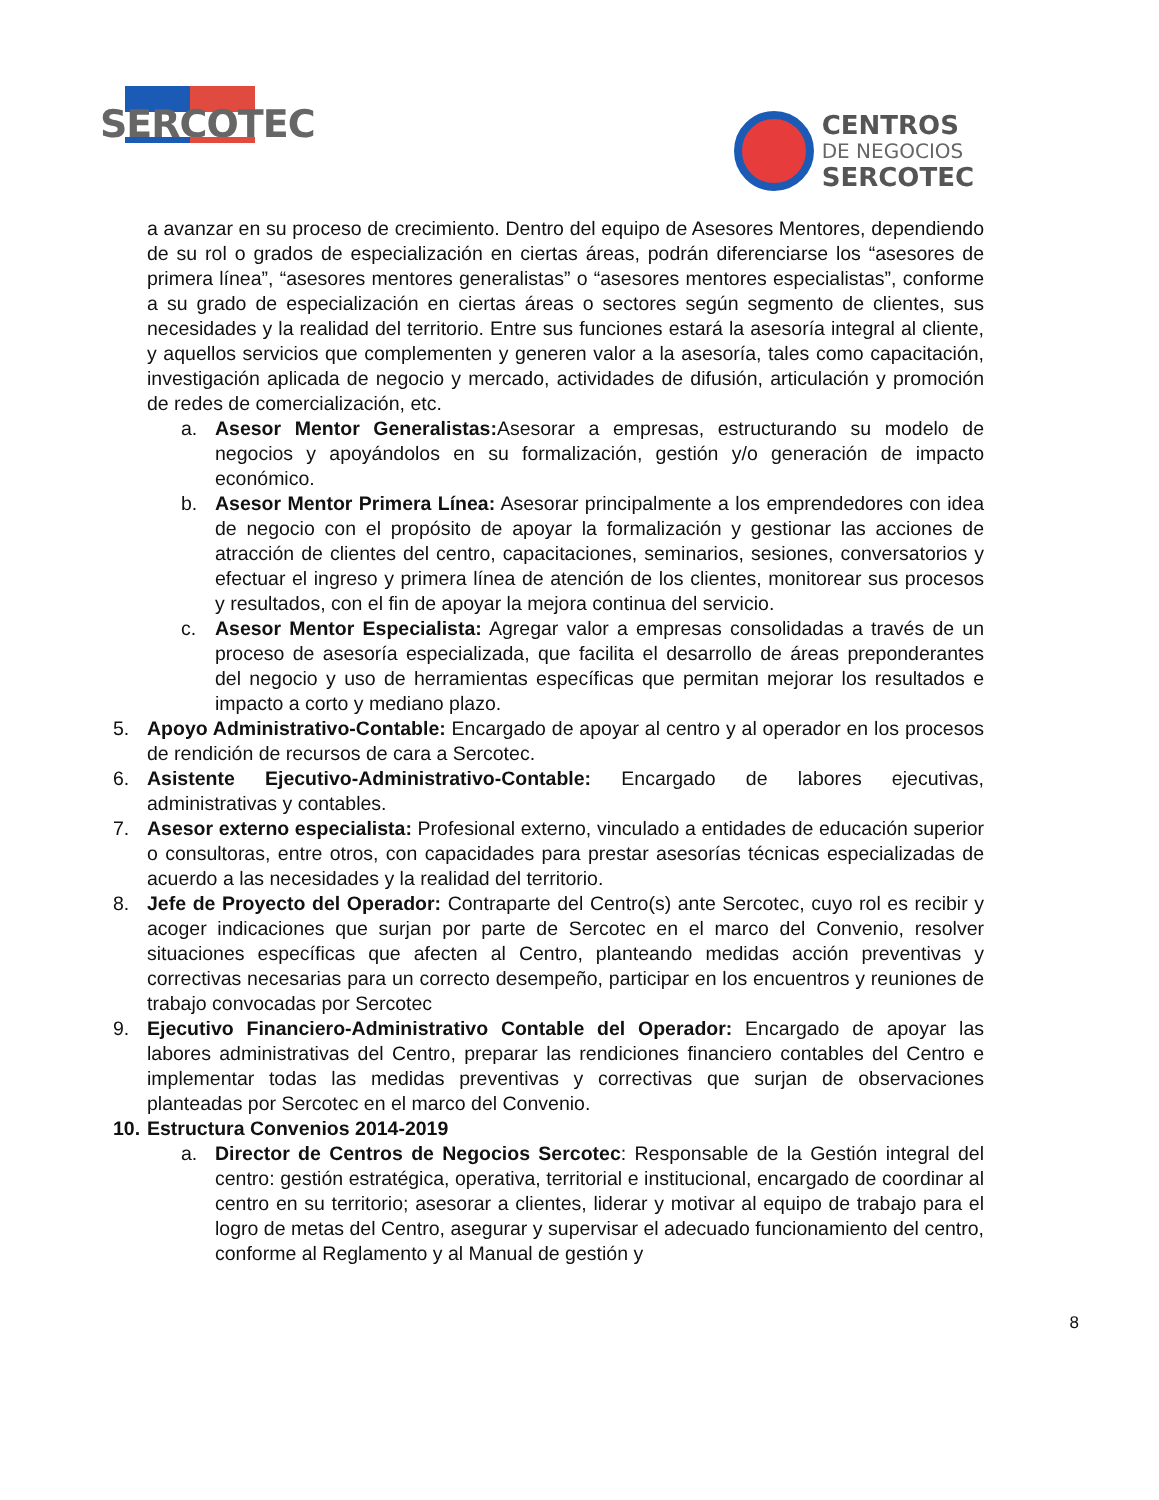SERCOTEC
CENTROS
DE NEGOCIOS
SERCOTEC
a avanzar en su proceso de crecimiento. Dentro del equipo de Asesores Mentores, dependiendo de su rol o grados de especialización en ciertas áreas, podrán diferenciarse los “asesores de primera línea”, “asesores mentores generalistas” o “asesores mentores especialistas”, conforme a su grado de especialización en ciertas áreas o sectores según segmento de clientes, sus necesidades y la realidad del territorio. Entre sus funciones estará la asesoría integral al cliente, y aquellos servicios que complementen y generen valor a la asesoría, tales como capacitación, investigación aplicada de negocio y mercado, actividades de difusión, articulación y promoción de redes de comercialización, etc.
a. Asesor Mentor Generalistas: Asesorar a empresas, estructurando su modelo de negocios y apoyándolos en su formalización, gestión y/o generación de impacto económico.
b. Asesor Mentor Primera Línea: Asesorar principalmente a los emprendedores con idea de negocio con el propósito de apoyar la formalización y gestionar las acciones de atracción de clientes del centro, capacitaciones, seminarios, sesiones, conversatorios y efectuar el ingreso y primera línea de atención de los clientes, monitorear sus procesos y resultados, con el fin de apoyar la mejora continua del servicio.
c. Asesor Mentor Especialista: Agregar valor a empresas consolidadas a través de un proceso de asesoría especializada, que facilita el desarrollo de áreas preponderantes del negocio y uso de herramientas específicas que permitan mejorar los resultados e impacto a corto y mediano plazo.
5. Apoyo Administrativo-Contable: Encargado de apoyar al centro y al operador en los procesos de rendición de recursos de cara a Sercotec.
6. Asistente Ejecutivo-Administrativo-Contable: Encargado de labores ejecutivas, administrativas y contables.
7. Asesor externo especialista: Profesional externo, vinculado a entidades de educación superior o consultoras, entre otros, con capacidades para prestar asesorías técnicas especializadas de acuerdo a las necesidades y la realidad del territorio.
8. Jefe de Proyecto del Operador: Contraparte del Centro(s) ante Sercotec, cuyo rol es recibir y acoger indicaciones que surjan por parte de Sercotec en el marco del Convenio, resolver situaciones específicas que afecten al Centro, planteando medidas acción preventivas y correctivas necesarias para un correcto desempeño, participar en los encuentros y reuniones de trabajo convocadas por Sercotec
9. Ejecutivo Financiero-Administrativo Contable del Operador: Encargado de apoyar las labores administrativas del Centro, preparar las rendiciones financiero contables del Centro e implementar todas las medidas preventivas y correctivas que surjan de observaciones planteadas por Sercotec en el marco del Convenio.
10.
Estructura Convenios 2014-2019
a. Director de Centros de Negocios Sercotec: Responsable de la Gestión integral del centro: gestión estratégica, operativa, territorial e institucional, encargado de coordinar al centro en su territorio; asesorar a clientes, liderar y motivar al equipo de trabajo para el logro de metas del Centro, asegurar y supervisar el adecuado funcionamiento del centro, conforme al Reglamento y al Manual de gestión y
8